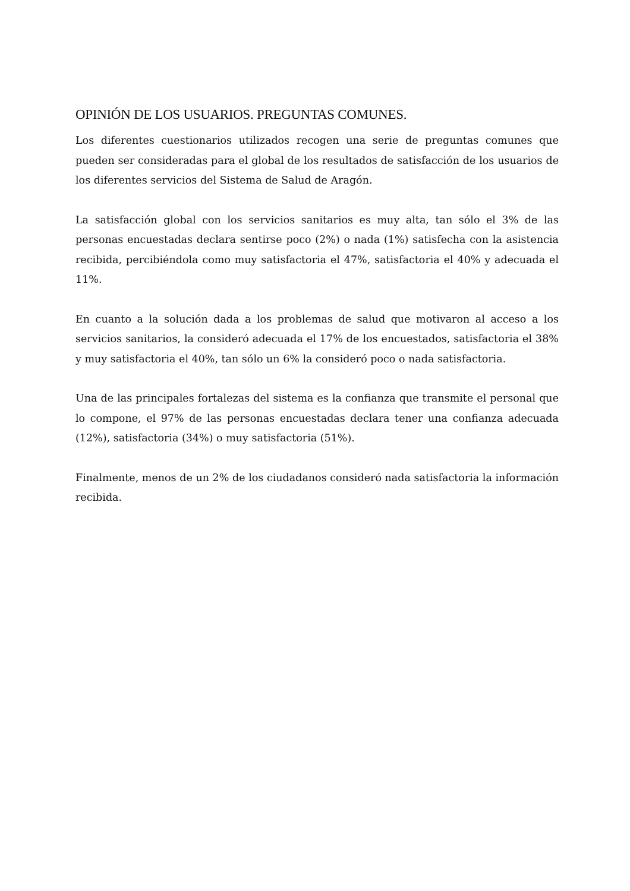OPINIÓN DE LOS USUARIOS. PREGUNTAS COMUNES.
Los diferentes cuestionarios utilizados recogen una serie de preguntas comunes que pueden ser consideradas para el global de los resultados de satisfacción de los usuarios de los diferentes servicios del Sistema de Salud de Aragón.
La satisfacción global con los servicios sanitarios es muy alta, tan sólo el 3% de las personas encuestadas declara sentirse poco (2%) o nada (1%) satisfecha con la asistencia recibida, percibiéndola como muy satisfactoria el 47%, satisfactoria el 40% y adecuada el 11%.
En cuanto a la solución dada a los problemas de salud que motivaron al acceso a los servicios sanitarios, la consideró adecuada el 17% de los encuestados, satisfactoria el 38% y muy satisfactoria el 40%, tan sólo un 6% la consideró poco o nada satisfactoria.
Una de las principales fortalezas del sistema es la confianza que transmite el personal que lo compone, el 97% de las personas encuestadas declara tener una confianza adecuada (12%), satisfactoria (34%) o muy satisfactoria (51%).
Finalmente, menos de un 2% de los ciudadanos consideró nada satisfactoria la información recibida.